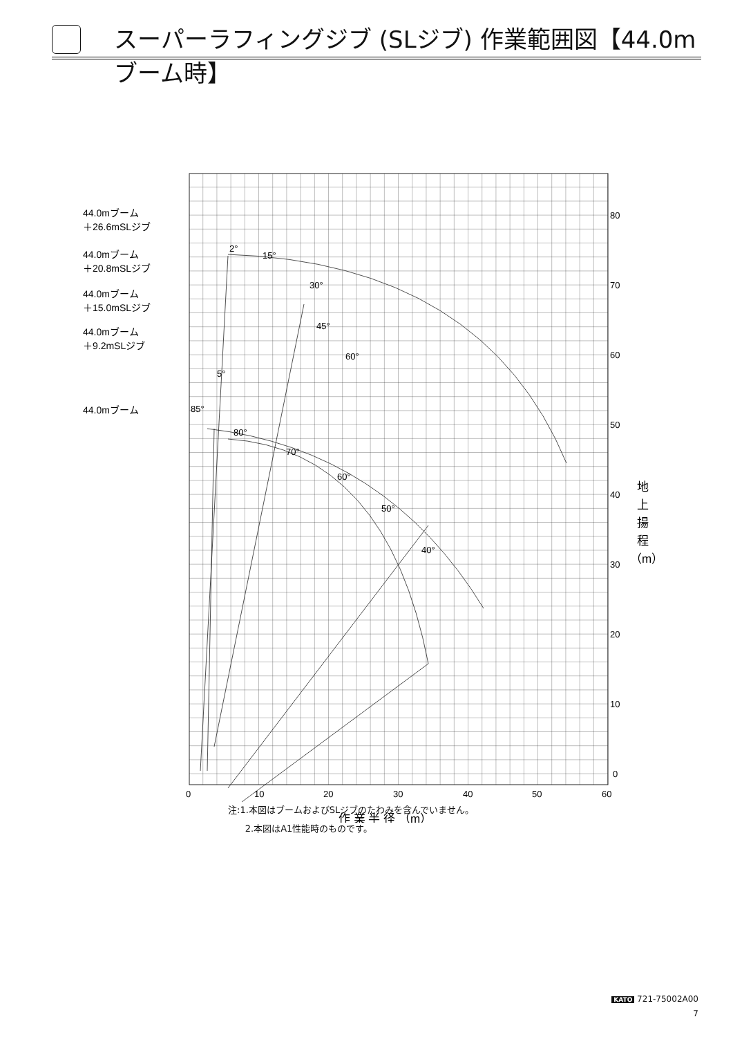スーパーラフィングジブ (SLジブ) 作業範囲図【44.0mブーム時】
44.0mブーム
＋26.6mSLジブ
44.0mブーム
＋20.8mSLジブ
44.0mブーム
＋15.0mSLジブ
44.0mブーム
＋9.2mSLジブ
44.0mブーム
2°
15°
30°
45°
60°
5°
85°
80°
70°
60°
50°
40°
80
70
60
50
40
30
20
10
0
0
10
20
30
40
50
60
作 業 半 径 （m）
地
上
揚
程
（m）
注:1.本図はブームおよびSLジブのたわみを含んでいません。
2.本図はA1性能時のものです。
KATO 721-75002A00
7